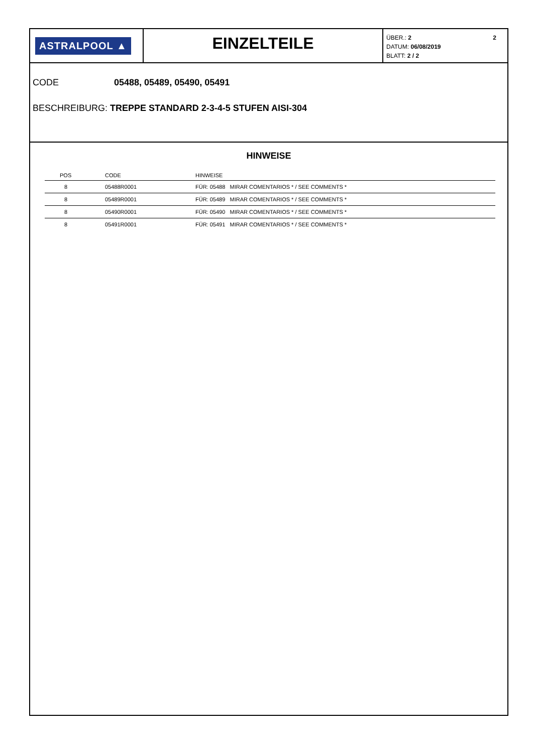ASTRALPOOL ▲
EINZELTEILE
ÜBER.: 2 2
DATUM: 06/08/2019
BLATT: 2 / 2
CODE 05488, 05489, 05490, 05491
BESCHREIBURG: TREPPE STANDARD 2-3-4-5 STUFEN AISI-304
HINWEISE
| POS | CODE | HINWEISE |
| --- | --- | --- |
| 8 | 05488R0001 | FÜR: 05488 MIRAR COMENTARIOS * / SEE COMMENTS * |
| 8 | 05489R0001 | FÜR: 05489 MIRAR COMENTARIOS * / SEE COMMENTS * |
| 8 | 05490R0001 | FÜR: 05490 MIRAR COMENTARIOS * / SEE COMMENTS * |
| 8 | 05491R0001 | FÜR: 05491 MIRAR COMENTARIOS * / SEE COMMENTS * |